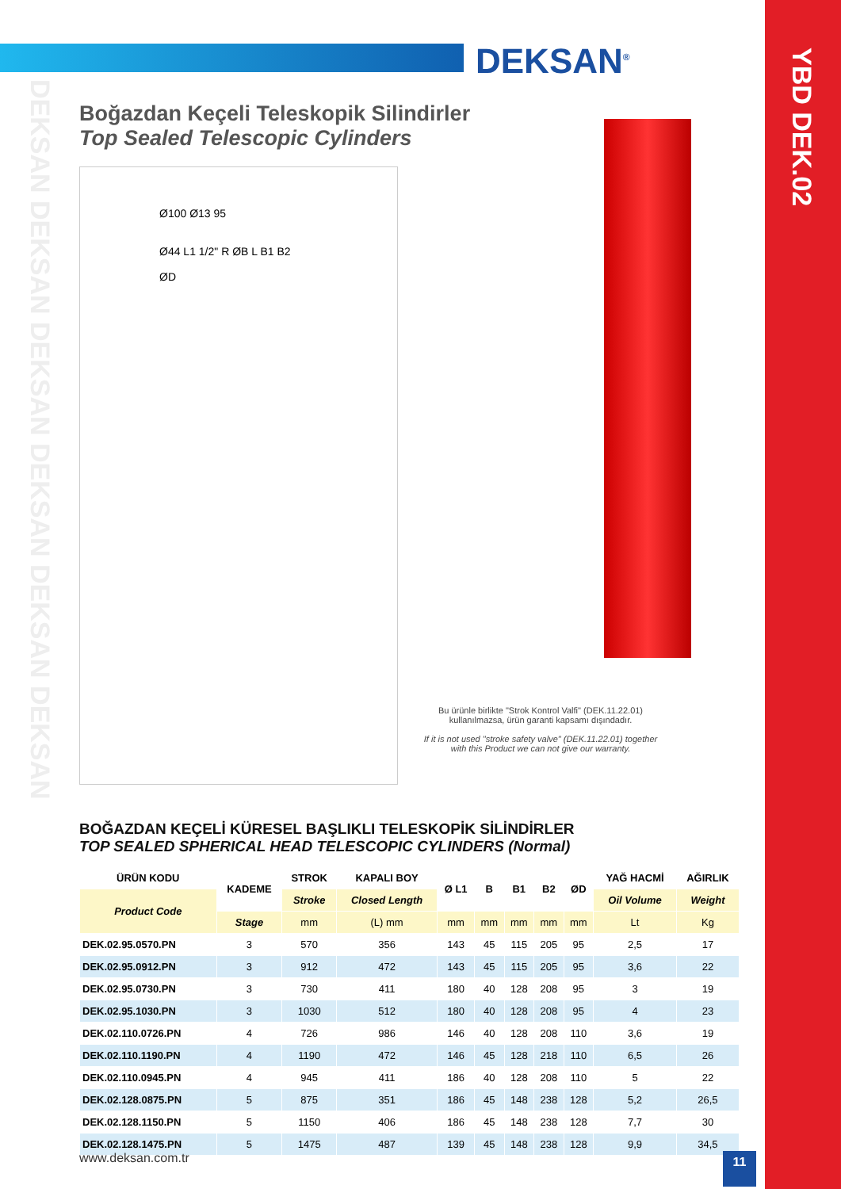YBD DEK.02
DEKSAN DEKSAN DEKSAN DEKSAN DEKSAN DEKSAN
DEKSAN<sup>®</sup>
Boğazdan Keçeli Teleskopik Silindirler
Top Sealed Telescopic Cylinders
Ø100 Ø13 95
Ø44 L1 1/2" R ØB L B1 B2
ØD
Bu ürünle birlikte "Strok Kontrol Valfi" (DEK.11.22.01) kullanılmazsa, ürün garanti kapsamı dışındadır.
If it is not used "stroke safety valve" (DEK.11.22.01) together with this Product we can not give our warranty.
BOĞAZDAN KEÇELİ KÜRESEL BAŞLIKLI TELESKOPİK SİLİNDİRLER
TOP SEALED SPHERICAL HEAD TELESCOPIC CYLINDERS (Normal)
| ÜRÜN KODU | KADEME | STROK | KAPALI BOY | Ø L1 | B | B1 | B2 | ØD | YAĞ HACMİ | AĞIRLIK |
| --- | --- | --- | --- | --- | --- | --- | --- | --- | --- | --- |
| Product Code | | Stroke | Closed Length | | | | | | Oil Volume | Weight |
| | Stage | mm | (L) mm | mm | mm | mm | mm | mm | Lt | Kg |
| DEK.02.95.0570.PN | 3 | 570 | 356 | 143 | 45 | 115 | 205 | 95 | 2,5 | 17 |
| DEK.02.95.0912.PN | 3 | 912 | 472 | 143 | 45 | 115 | 205 | 95 | 3,6 | 22 |
| DEK.02.95.0730.PN | 3 | 730 | 411 | 180 | 40 | 128 | 208 | 95 | 3 | 19 |
| DEK.02.95.1030.PN | 3 | 1030 | 512 | 180 | 40 | 128 | 208 | 95 | 4 | 23 |
| DEK.02.110.0726.PN | 4 | 726 | 986 | 146 | 40 | 128 | 208 | 110 | 3,6 | 19 |
| DEK.02.110.1190.PN | 4 | 1190 | 472 | 146 | 45 | 128 | 218 | 110 | 6,5 | 26 |
| DEK.02.110.0945.PN | 4 | 945 | 411 | 186 | 40 | 128 | 208 | 110 | 5 | 22 |
| DEK.02.128.0875.PN | 5 | 875 | 351 | 186 | 45 | 148 | 238 | 128 | 5,2 | 26,5 |
| DEK.02.128.1150.PN | 5 | 1150 | 406 | 186 | 45 | 148 | 238 | 128 | 7,7 | 30 |
| DEK.02.128.1475.PN | 5 | 1475 | 487 | 139 | 45 | 148 | 238 | 128 | 9,9 | 34,5 |
www.deksan.com.tr 11